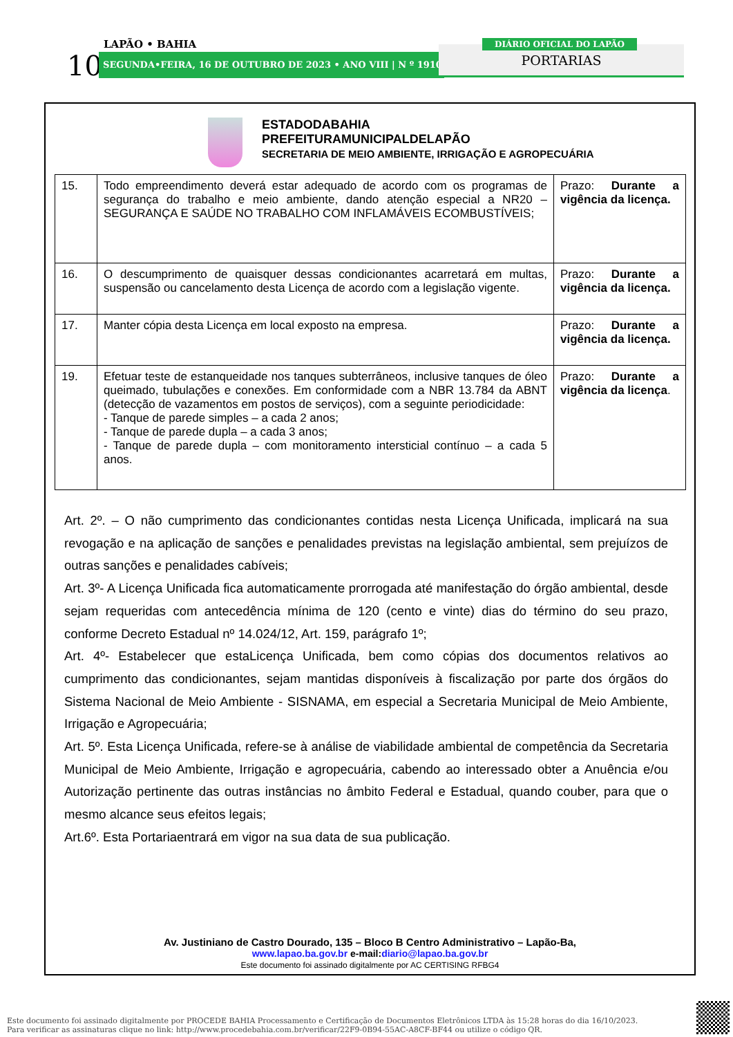LAPÃO • BAHIA
10 SEGUNDA•FEIRA, 16 DE OUTUBRO DE 2023 • ANO VIII | N º 1910 PORTARIAS
DIÁRIO OFICIAL DO LAPÃO
ESTADODABAHIA
PREFEITURAMUNICIPALDELAPÃO
SECRETARIA DE MEIO AMBIENTE, IRRIGAÇÃO E AGROPECUÁRIA
| 15. | Todo empreendimento deverá estar adequado de acordo com os programas de segurança do trabalho e meio ambiente, dando atenção especial a NR20 – SEGURANÇA E SAÚDE NO TRABALHO COM INFLAMÁVEIS ECOMBUSTÍVEIS; | Prazo: Durante a vigência da licença. |
| 16. | O descumprimento de quaisquer dessas condicionantes acarretará em multas, suspensão ou cancelamento desta Licença de acordo com a legislação vigente. | Prazo: Durante a vigência da licença. |
| 17. | Manter cópia desta Licença em local exposto na empresa. | Prazo: Durante a vigência da licença. |
| 19. | Efetuar teste de estanqueidade nos tanques subterrâneos, inclusive tanques de óleo queimado, tubulações e conexões. Em conformidade com a NBR 13.784 da ABNT (detecção de vazamentos em postos de serviços), com a seguinte periodicidade: - Tanque de parede simples – a cada 2 anos; - Tanque de parede dupla – a cada 3 anos; - Tanque de parede dupla – com monitoramento intersticial contínuo – a cada 5 anos. | Prazo: Durante a vigência da licença . |
Art. 2º. – O não cumprimento das condicionantes contidas nesta Licença Unificada, implicará na sua revogação e na aplicação de sanções e penalidades previstas na legislação ambiental, sem prejuízos de outras sanções e penalidades cabíveis;
Art. 3º- A Licença Unificada fica automaticamente prorrogada até manifestação do órgão ambiental, desde sejam requeridas com antecedência mínima de 120 (cento e vinte) dias do término do seu prazo, conforme Decreto Estadual nº 14.024/12, Art. 159, parágrafo 1º;
Art. 4º- Estabelecer que estaLicença Unificada, bem como cópias dos documentos relativos ao cumprimento das condicionantes, sejam mantidas disponíveis à fiscalização por parte dos órgãos do Sistema Nacional de Meio Ambiente - SISNAMA, em especial a Secretaria Municipal de Meio Ambiente, Irrigação e Agropecuária;
Art. 5º. Esta Licença Unificada, refere-se à análise de viabilidade ambiental de competência da Secretaria Municipal de Meio Ambiente, Irrigação e agropecuária, cabendo ao interessado obter a Anuência e/ou Autorização pertinente das outras instâncias no âmbito Federal e Estadual, quando couber, para que o mesmo alcance seus efeitos legais;
Art.6º. Esta Portariaentrará em vigor na sua data de sua publicação.
Av. Justiniano de Castro Dourado, 135 – Bloco B Centro Administrativo – Lapão-Ba,
www.lapao.ba.gov.br e-mail: diario@lapao.ba.gov.br
Este documento foi assinado digitalmente por AC CERTISING RFBG4
Este documento foi assinado digitalmente por PROCEDE BAHIA Processamento e Certificação de Documentos Eletrônicos LTDA às 15:28 horas do dia 16/10/2023.
Para verificar as assinaturas clique no link: http://www.procedebahia.com.br/verificar/22F9-0B94-55AC-A8CF-BF44 ou utilize o código QR.